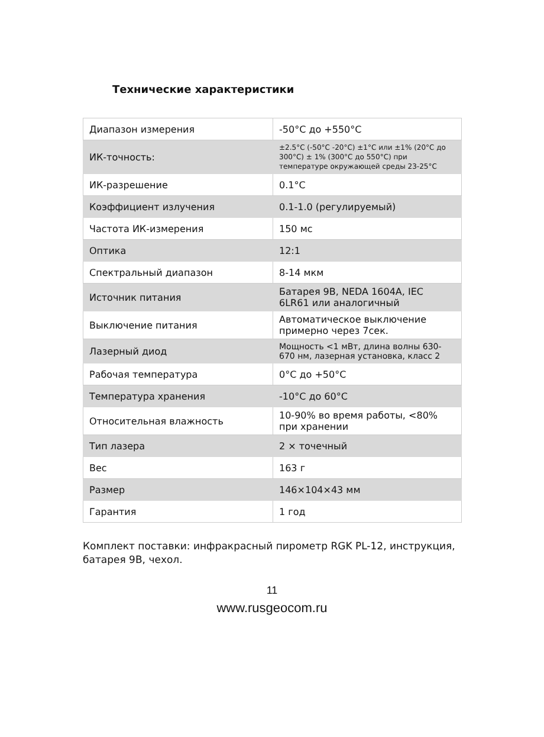Технические характеристики
| Диапазон измерения | -50°C до +550°C |
| ИК-точность: | ±2.5°C (-50°C -20°C) ±1°C или ±1% (20°C до 300°C) ± 1% (300°C до 550°C) при температуре окружающей среды 23-25°C |
| ИК-разрешение | 0.1°C |
| Коэффициент излучения | 0.1-1.0 (регулируемый) |
| Частота ИК-измерения | 150 мс |
| Оптика | 12:1 |
| Спектральный диапазон | 8-14 мкм |
| Источник питания | Батарея 9В, NEDA 1604A, IEC 6LR61 или аналогичный |
| Выключение питания | Автоматическое выключение примерно через 7сек. |
| Лазерный диод | Мощность <1 мВт, длина волны 630-670 нм, лазерная установка, класс 2 |
| Рабочая температура | 0°C до +50°C |
| Температура хранения | -10°C до 60°C |
| Относительная влажность | 10-90% во время работы, <80% при хранении |
| Тип лазера | 2 × точечный |
| Вес | 163 г |
| Размер | 146×104×43 мм |
| Гарантия | 1 год |
Комплект поставки: инфракрасный пирометр RGK PL-12, инструкция, батарея 9В, чехол.
11
www.rusgeocom.ru